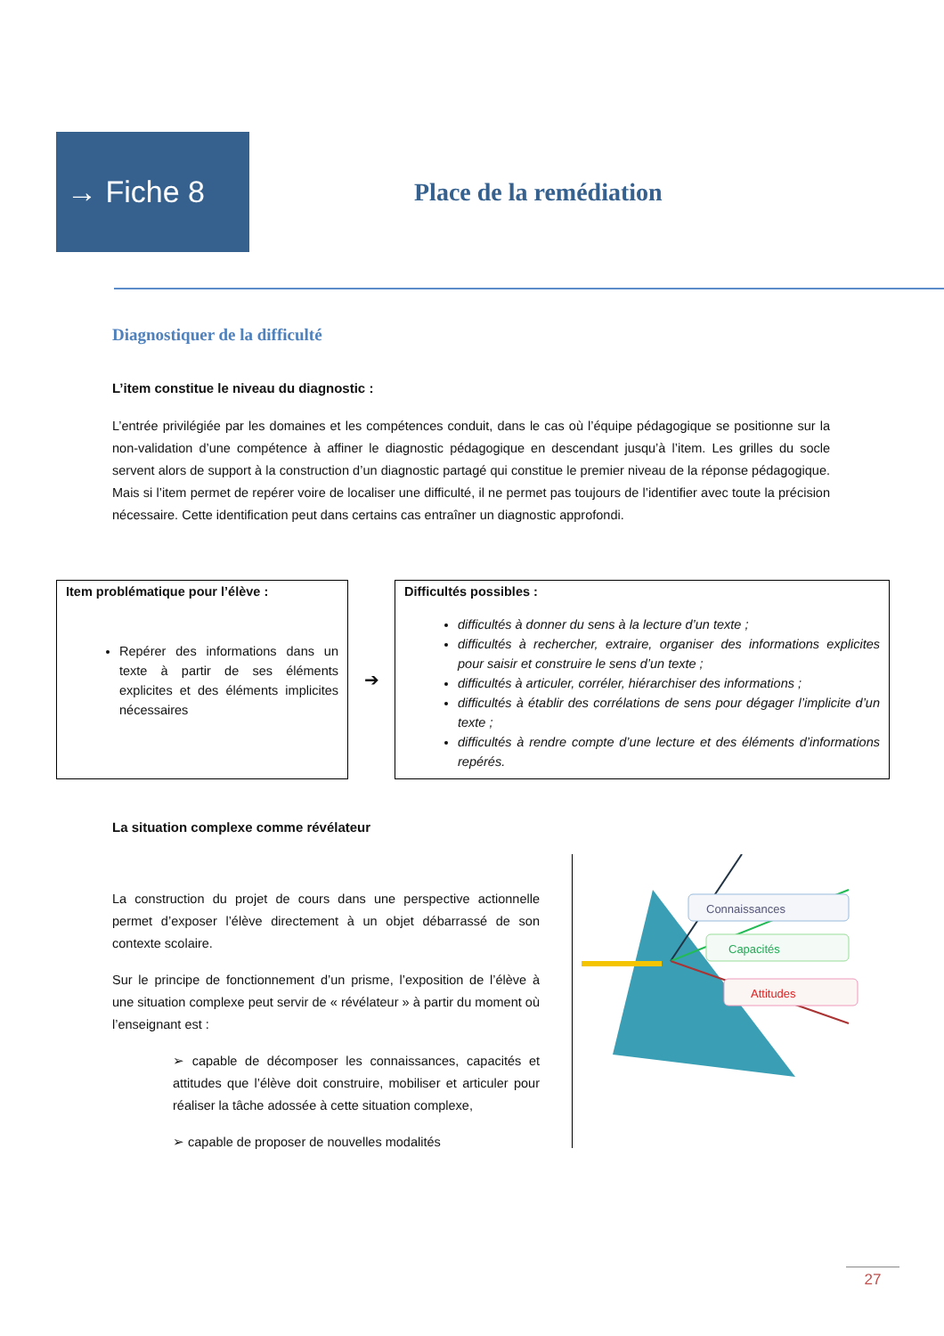→ Fiche 8
Place de la remédiation
Diagnostiquer de la difficulté
L’item constitue le niveau du diagnostic :
L’entrée privilégiée par les domaines et les compétences conduit, dans le cas où l’équipe pédagogique se positionne sur la non-validation d’une compétence à affiner le diagnostic pédagogique en descendant jusqu’à l’item. Les grilles du socle servent alors de support à la construction d’un diagnostic partagé qui constitue le premier niveau de la réponse pédagogique. Mais si l’item permet de repérer voire de localiser une difficulté, il ne permet pas toujours de l’identifier avec toute la précision nécessaire. Cette identification peut dans certains cas entraîner un diagnostic approfondi.
Item problématique pour l’élève :
Repérer des informations dans un texte à partir de ses éléments explicites et des éléments implicites nécessaires
➔
Difficultés possibles :
difficultés à donner du sens à la lecture d’un texte ;
difficultés à rechercher, extraire, organiser des informations explicites pour saisir et construire le sens d’un texte ;
difficultés à articuler, corréler, hiérarchiser des informations ;
difficultés à établir des corrélations de sens pour dégager l’implicite d’un texte ;
difficultés à rendre compte d’une lecture et des éléments d’informations repérés.
La situation complexe comme révélateur
La construction du projet de cours dans une perspective actionnelle permet d’exposer l’élève directement à un objet débarrassé de son contexte scolaire.
Sur le principe de fonctionnement d’un prisme, l’exposition de l’élève à une situation complexe peut servir de « révélateur » à partir du moment où l’enseignant est :
➢ capable de décomposer les connaissances, capacités et attitudes que l’élève doit construire, mobiliser et articuler pour réaliser la tâche adossée à cette situation complexe,
➢ capable de proposer de nouvelles modalités
Connaissances
Capacités
Attitudes
27